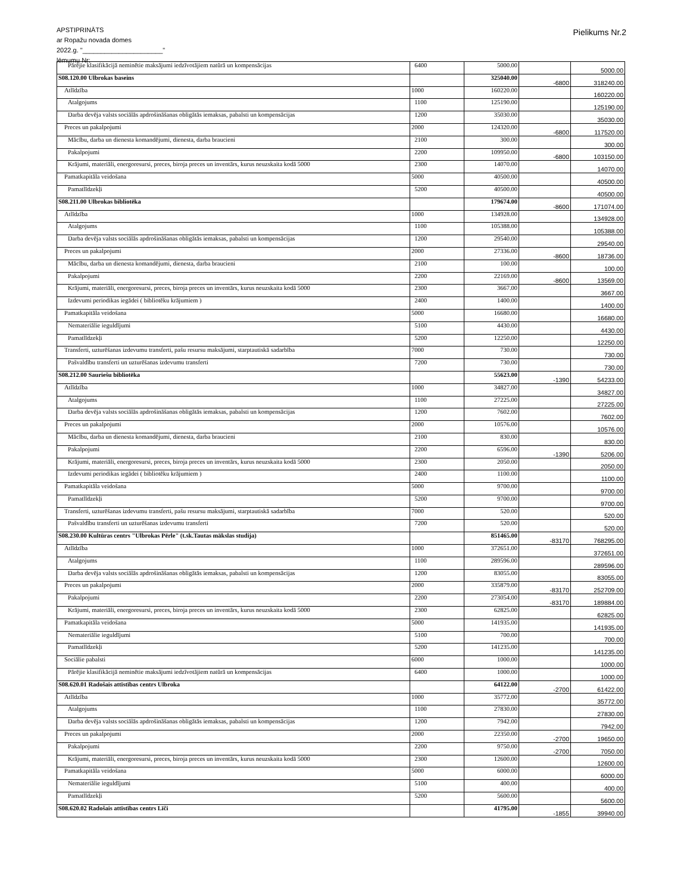APSTIPRINĀTS
ar Ropažu novada domes
2022.g. "______________________"
lēmumu Nr:
Pielikums Nr.2
| Pārējie klasifikācijā neminētie maksājumi iedzīvotājiem natūrā un kompensācijas | 6400 | 5000.00 | | 5000.00 |
| S08.120.00 Ulbrokas baseins | | 325040.00 | -6800 | 318240.00 |
| Atlīdzība | 1000 | 160220.00 | | 160220.00 |
| Atalgojums | 1100 | 125190.00 | | 125190.00 |
| Darba devēja valsts sociālās apdrošināšanas obligātās iemaksas, pabalsti un kompensācijas | 1200 | 35030.00 | | 35030.00 |
| Preces un pakalpojumi | 2000 | 124320.00 | -6800 | 117520.00 |
| Mācību, darba un dienesta komandējumi, dienesta, darba braucieni | 2100 | 300.00 | | 300.00 |
| Pakalpojumi | 2200 | 109950.00 | -6800 | 103150.00 |
| Krājumi, materiāli, energoresursi, preces, biroja preces un inventārs, kurus neuzskaita kodā 5000 | 2300 | 14070.00 | | 14070.00 |
| Pamatkapitāla veidošana | 5000 | 40500.00 | | 40500.00 |
| Pamatlīdzekļi | 5200 | 40500.00 | | 40500.00 |
| S08.211.00 Ulbrokas bibliotēka | | 179674.00 | -8600 | 171074.00 |
| Atlīdzība | 1000 | 134928.00 | | 134928.00 |
| Atalgojums | 1100 | 105388.00 | | 105388.00 |
| Darba devēja valsts sociālās apdrošināšanas obligātās iemaksas, pabalsti un kompensācijas | 1200 | 29540.00 | | 29540.00 |
| Preces un pakalpojumi | 2000 | 27336.00 | -8600 | 18736.00 |
| Mācību, darba un dienesta komandējumi, dienesta, darba braucieni | 2100 | 100.00 | | 100.00 |
| Pakalpojumi | 2200 | 22169.00 | -8600 | 13569.00 |
| Krājumi, materiāli, energoresursi, preces, biroja preces un inventārs, kurus neuzskaita kodā 5000 | 2300 | 3667.00 | | 3667.00 |
| Izdevumi periodikas iegādei ( bibliotēku krājumiem ) | 2400 | 1400.00 | | 1400.00 |
| Pamatkapitāla veidošana | 5000 | 16680.00 | | 16680.00 |
| Nemateriālie ieguldījumi | 5100 | 4430.00 | | 4430.00 |
| Pamatlīdzekļi | 5200 | 12250.00 | | 12250.00 |
| Transferti, uzturēšanas izdevumu transferti, pašu resursu maksājumi, starptautiskā sadarbība | 7000 | 730.00 | | 730.00 |
| Pašvaldību transferti un uzturēšanas izdevumu transferti | 7200 | 730.00 | | 730.00 |
| S08.212.00 Sauriešu bibliotēka | | 55623.00 | -1390 | 54233.00 |
| Atlīdzība | 1000 | 34827.00 | | 34827.00 |
| Atalgojums | 1100 | 27225.00 | | 27225.00 |
| Darba devēja valsts sociālās apdrošināšanas obligātās iemaksas, pabalsti un kompensācijas | 1200 | 7602.00 | | 7602.00 |
| Preces un pakalpojumi | 2000 | 10576.00 | | 10576.00 |
| Mācību, darba un dienesta komandējumi, dienesta, darba braucieni | 2100 | 830.00 | | 830.00 |
| Pakalpojumi | 2200 | 6596.00 | -1390 | 5206.00 |
| Krājumi, materiāli, energoresursi, preces, biroja preces un inventārs, kurus neuzskaita kodā 5000 | 2300 | 2050.00 | | 2050.00 |
| Izdevumi periodikas iegādei ( bibliotēku krājumiem ) | 2400 | 1100.00 | | 1100.00 |
| Pamatkapitāla veidošana | 5000 | 9700.00 | | 9700.00 |
| Pamatlīdzekļi | 5200 | 9700.00 | | 9700.00 |
| Transferti, uzturēšanas izdevumu transferti, pašu resursu maksājumi, starptautiskā sadarbība | 7000 | 520.00 | | 520.00 |
| Pašvaldību transferti un uzturēšanas izdevumu transferti | 7200 | 520.00 | | 520.00 |
| S08.230.00 Kultūras centrs "Ulbrokas Pērle" (t.sk.Tautas mākslas studija) | | 851465.00 | -83170 | 768295.00 |
| Atlīdzība | 1000 | 372651.00 | | 372651.00 |
| Atalgojums | 1100 | 289596.00 | | 289596.00 |
| Darba devēja valsts sociālās apdrošināšanas obligātās iemaksas, pabalsti un kompensācijas | 1200 | 83055.00 | | 83055.00 |
| Preces un pakalpojumi | 2000 | 335879.00 | -83170 | 252709.00 |
| Pakalpojumi | 2200 | 273054.00 | -83170 | 189884.00 |
| Krājumi, materiāli, energoresursi, preces, biroja preces un inventārs, kurus neuzskaita kodā 5000 | 2300 | 62825.00 | | 62825.00 |
| Pamatkapitāla veidošana | 5000 | 141935.00 | | 141935.00 |
| Nemateriālie ieguldījumi | 5100 | 700.00 | | 700.00 |
| Pamatlīdzekļi | 5200 | 141235.00 | | 141235.00 |
| Sociālie pabalsti | 6000 | 1000.00 | | 1000.00 |
| Pārējie klasifikācijā neminētie maksājumi iedzīvotājiem natūrā un kompensācijas | 6400 | 1000.00 | | 1000.00 |
| S08.620.01 Radošais attīstības centrs Ulbroka | | 64122.00 | -2700 | 61422.00 |
| Atlīdzība | 1000 | 35772.00 | | 35772.00 |
| Atalgojums | 1100 | 27830.00 | | 27830.00 |
| Darba devēja valsts sociālās apdrošināšanas obligātās iemaksas, pabalsti un kompensācijas | 1200 | 7942.00 | | 7942.00 |
| Preces un pakalpojumi | 2000 | 22350.00 | -2700 | 19650.00 |
| Pakalpojumi | 2200 | 9750.00 | -2700 | 7050.00 |
| Krājumi, materiāli, energoresursi, preces, biroja preces un inventārs, kurus neuzskaita kodā 5000 | 2300 | 12600.00 | | 12600.00 |
| Pamatkapitāla veidošana | 5000 | 6000.00 | | 6000.00 |
| Nemateriālie ieguldījumi | 5100 | 400.00 | | 400.00 |
| Pamatlīdzekļi | 5200 | 5600.00 | | 5600.00 |
| S08.620.02 Radošais attīstības centrs Līči | | 41795.00 | -1855 | 39940.00 |